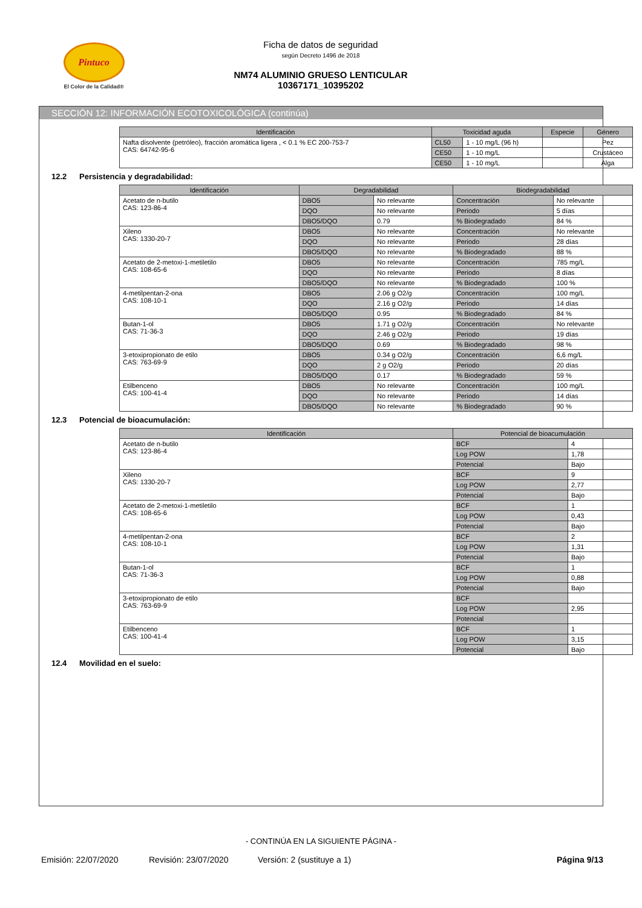Pintuco
El Color de la Calidad®
Ficha de datos de seguridad
según Decreto 1496 de 2018
NM74 ALUMINIO GRUESO LENTICULAR
10367171_10395202
SECCIÓN 12: INFORMACIÓN ECOTOXICOLÓGICA (continúa)
| Identificación | Toxicidad aguda | | Especie | Género |
| --- | --- | --- | --- | --- |
| Nafta disolvente (petróleo), fracción aromática ligera , < 0.1 % EC 200-753-7 CAS: 64742-95-6 | CL50 | 1 - 10 mg/L (96 h) | | Pez |
| | CE50 | 1 - 10 mg/L | | Crustáceo |
| | CE50 | 1 - 10 mg/L | | Alga |
12.2 Persistencia y degradabilidad:
| Identificación | Degradabilidad | | Biodegradabilidad | |
| --- | --- | --- | --- | --- |
| Acetato de n-butilo CAS: 123-86-4 | DBO5 | No relevante | Concentración | No relevante |
| | DQO | No relevante | Periodo | 5 días |
| | DBO5/DQO | 0.79 | % Biodegradado | 84 % |
| Xileno CAS: 1330-20-7 | DBO5 | No relevante | Concentración | No relevante |
| | DQO | No relevante | Periodo | 28 días |
| | DBO5/DQO | No relevante | % Biodegradado | 88 % |
| Acetato de 2-metoxi-1-metiletilo CAS: 108-65-6 | DBO5 | No relevante | Concentración | 785 mg/L |
| | DQO | No relevante | Periodo | 8 días |
| | DBO5/DQO | No relevante | % Biodegradado | 100 % |
| 4-metilpentan-2-ona CAS: 108-10-1 | DBO5 | 2.06 g O2/g | Concentración | 100 mg/L |
| | DQO | 2.16 g O2/g | Periodo | 14 días |
| | DBO5/DQO | 0.95 | % Biodegradado | 84 % |
| Butan-1-ol CAS: 71-36-3 | DBO5 | 1.71 g O2/g | Concentración | No relevante |
| | DQO | 2.46 g O2/g | Periodo | 19 días |
| | DBO5/DQO | 0.69 | % Biodegradado | 98 % |
| 3-etoxipropionato de etilo CAS: 763-69-9 | DBO5 | 0.34 g O2/g | Concentración | 6,6 mg/L |
| | DQO | 2 g O2/g | Periodo | 20 días |
| | DBO5/DQO | 0.17 | % Biodegradado | 59 % |
| Etilbenceno CAS: 100-41-4 | DBO5 | No relevante | Concentración | 100 mg/L |
| | DQO | No relevante | Periodo | 14 días |
| | DBO5/DQO | No relevante | % Biodegradado | 90 % |
12.3 Potencial de bioacumulación:
| Identificación | Potencial de bioacumulación | |
| --- | --- | --- |
| Acetato de n-butilo CAS: 123-86-4 | BCF | 4 |
| | Log POW | 1,78 |
| | Potencial | Bajo |
| Xileno CAS: 1330-20-7 | BCF | 9 |
| | Log POW | 2,77 |
| | Potencial | Bajo |
| Acetato de 2-metoxi-1-metiletilo CAS: 108-65-6 | BCF | 1 |
| | Log POW | 0,43 |
| | Potencial | Bajo |
| 4-metilpentan-2-ona CAS: 108-10-1 | BCF | 2 |
| | Log POW | 1,31 |
| | Potencial | Bajo |
| Butan-1-ol CAS: 71-36-3 | BCF | 1 |
| | Log POW | 0,88 |
| | Potencial | Bajo |
| 3-etoxipropionato de etilo CAS: 763-69-9 | BCF | |
| | Log POW | 2,95 |
| | Potencial | |
| Etilbenceno CAS: 100-41-4 | BCF | 1 |
| | Log POW | 3,15 |
| | Potencial | Bajo |
12.4 Movilidad en el suelo:
- CONTINÚA EN LA SIGUIENTE PÁGINA -
Emisión: 22/07/2020 Revisión: 23/07/2020 Versión: 2 (sustituye a 1) Página 9/13